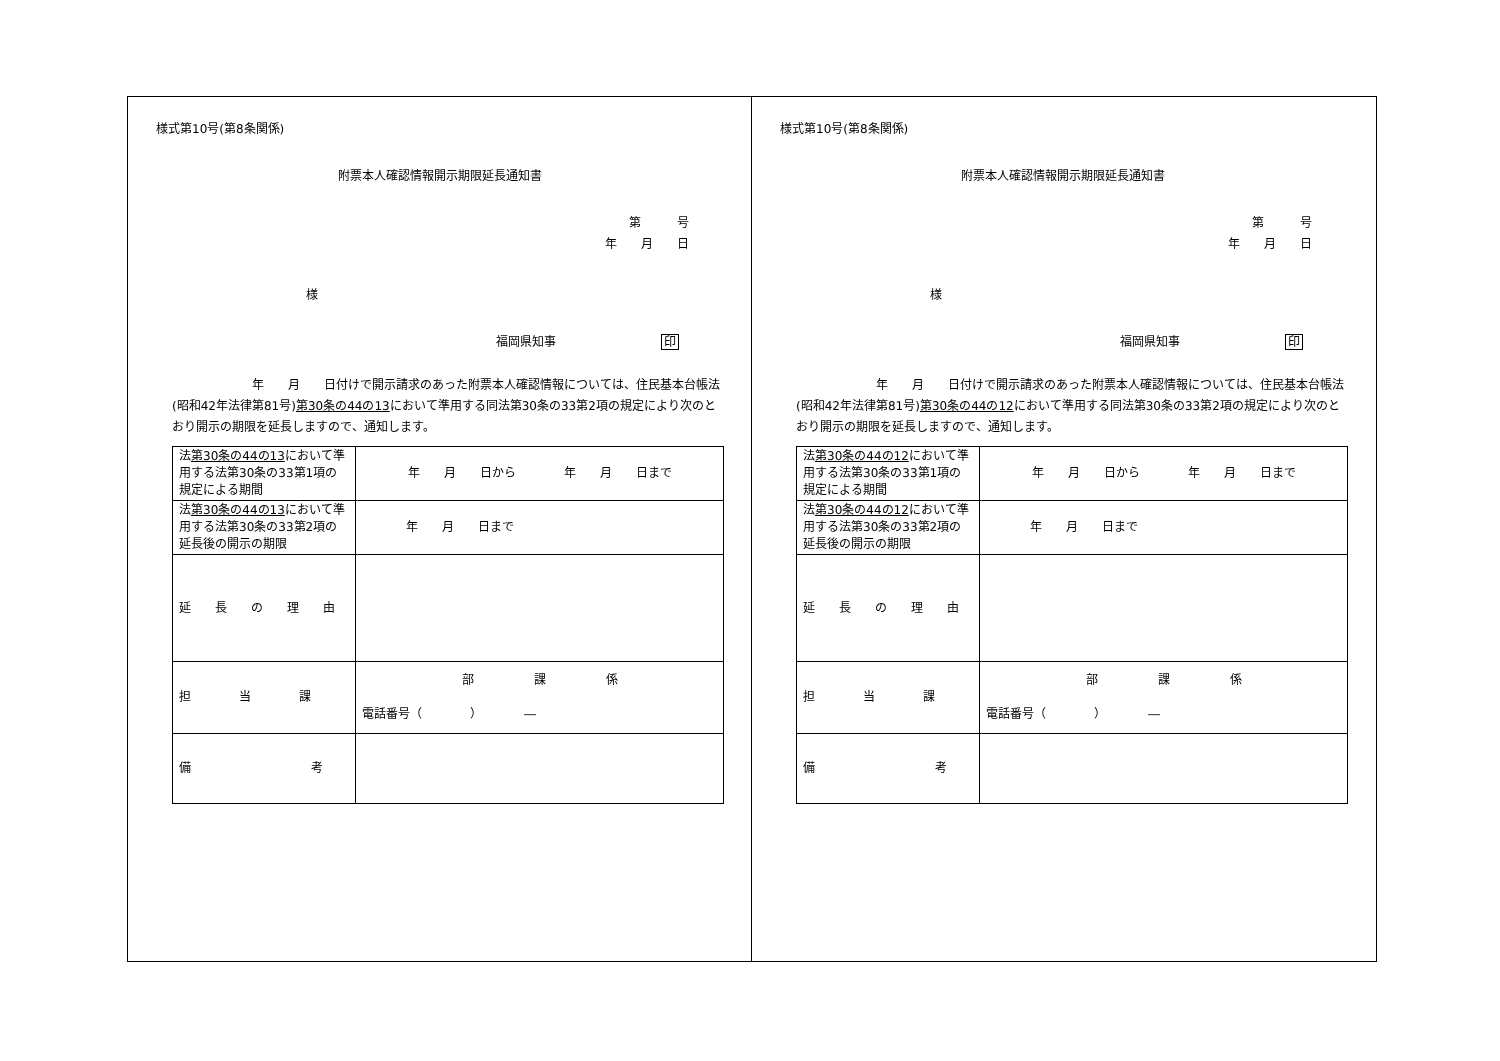様式第10号(第8条関係)
附票本人確認情報開示期限延長通知書
第　　　号
年　　月　　日
様
福岡県知事 印
年　　月　　日付けで開示請求のあった附票本人確認情報については、住民基本台帳法(昭和42年法律第81号)第30条の44の13において準用する同法第30条の33第2項の規定により次のとおり開示の期限を延長しますので、通知します。
| 法 第30条の44の13 において準用する法第30条の33第1項の規定による期間 | 年 月 日から 年 月 日まで |
| 法 第30条の44の13 において準用する法第30条の33第2項の延長後の開示の期限 | 年 月 日まで |
| 延 長 の 理 由 | |
| 担 当 課 | 部 課 係 電話番号（ ） ― |
| 備 考 | |
様式第10号(第8条関係)
附票本人確認情報開示期限延長通知書
第　　　号
年　　月　　日
様
福岡県知事 印
年　　月　　日付けで開示請求のあった附票本人確認情報については、住民基本台帳法(昭和42年法律第81号)第30条の44の12において準用する同法第30条の33第2項の規定により次のとおり開示の期限を延長しますので、通知します。
| 法 第30条の44の12 において準用する法第30条の33第1項の規定による期間 | 年 月 日から 年 月 日まで |
| 法 第30条の44の12 において準用する法第30条の33第2項の延長後の開示の期限 | 年 月 日まで |
| 延 長 の 理 由 | |
| 担 当 課 | 部 課 係 電話番号（ ） ― |
| 備 考 | |